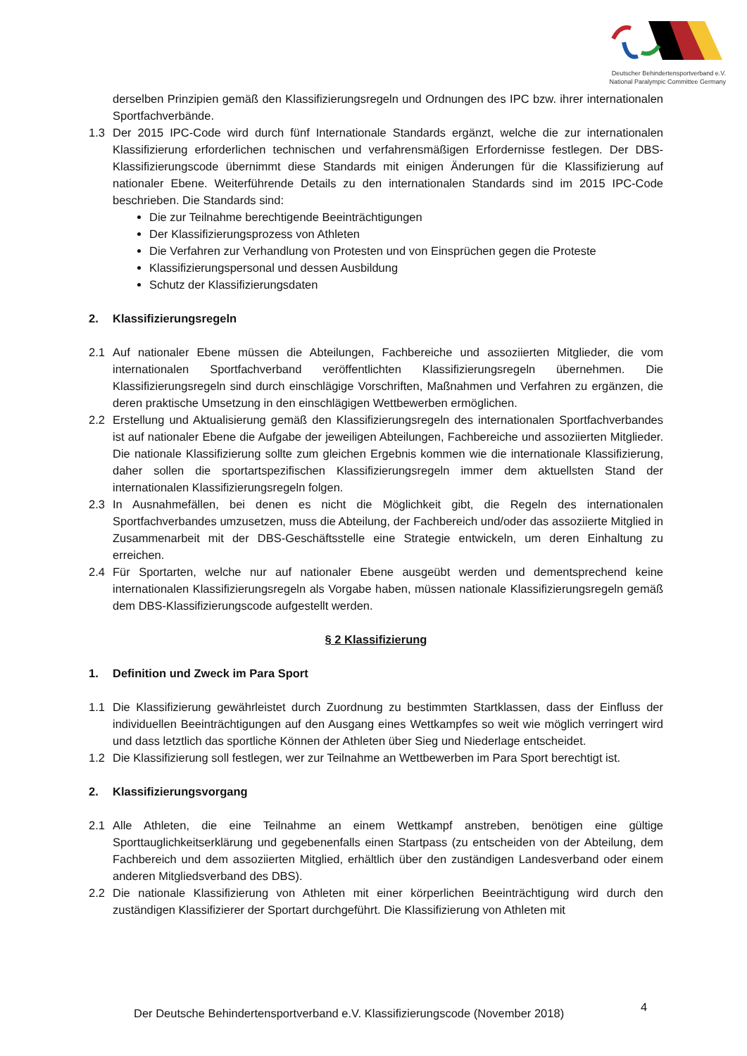Deutscher Behindertensportverband e.V.
National Paralympic Committee Germany
derselben Prinzipien gemäß den Klassifizierungsregeln und Ordnungen des IPC bzw. ihrer internationalen Sportfachverbände.
1.3 Der 2015 IPC-Code wird durch fünf Internationale Standards ergänzt, welche die zur internationalen Klassifizierung erforderlichen technischen und verfahrensmäßigen Erfordernisse festlegen. Der DBS-Klassifizierungscode übernimmt diese Standards mit einigen Änderungen für die Klassifizierung auf nationaler Ebene. Weiterführende Details zu den internationalen Standards sind im 2015 IPC-Code beschrieben. Die Standards sind:
Die zur Teilnahme berechtigende Beeinträchtigungen
Der Klassifizierungsprozess von Athleten
Die Verfahren zur Verhandlung von Protesten und von Einsprüchen gegen die Proteste
Klassifizierungspersonal und dessen Ausbildung
Schutz der Klassifizierungsdaten
2. Klassifizierungsregeln
2.1 Auf nationaler Ebene müssen die Abteilungen, Fachbereiche und assoziierten Mitglieder, die vom internationalen Sportfachverband veröffentlichten Klassifizierungsregeln übernehmen. Die Klassifizierungsregeln sind durch einschlägige Vorschriften, Maßnahmen und Verfahren zu ergänzen, die deren praktische Umsetzung in den einschlägigen Wettbewerben ermöglichen.
2.2 Erstellung und Aktualisierung gemäß den Klassifizierungsregeln des internationalen Sportfachverbandes ist auf nationaler Ebene die Aufgabe der jeweiligen Abteilungen, Fachbereiche und assoziierten Mitglieder. Die nationale Klassifizierung sollte zum gleichen Ergebnis kommen wie die internationale Klassifizierung, daher sollen die sportartspezifischen Klassifizierungsregeln immer dem aktuellsten Stand der internationalen Klassifizierungsregeln folgen.
2.3 In Ausnahmefällen, bei denen es nicht die Möglichkeit gibt, die Regeln des internationalen Sportfachverbandes umzusetzen, muss die Abteilung, der Fachbereich und/oder das assoziierte Mitglied in Zusammenarbeit mit der DBS-Geschäftsstelle eine Strategie entwickeln, um deren Einhaltung zu erreichen.
2.4 Für Sportarten, welche nur auf nationaler Ebene ausgeübt werden und dementsprechend keine internationalen Klassifizierungsregeln als Vorgabe haben, müssen nationale Klassifizierungsregeln gemäß dem DBS-Klassifizierungscode aufgestellt werden.
§ 2 Klassifizierung
1. Definition und Zweck im Para Sport
1.1 Die Klassifizierung gewährleistet durch Zuordnung zu bestimmten Startklassen, dass der Einfluss der individuellen Beeinträchtigungen auf den Ausgang eines Wettkampfes so weit wie möglich verringert wird und dass letztlich das sportliche Können der Athleten über Sieg und Niederlage entscheidet.
1.2 Die Klassifizierung soll festlegen, wer zur Teilnahme an Wettbewerben im Para Sport berechtigt ist.
2. Klassifizierungsvorgang
2.1 Alle Athleten, die eine Teilnahme an einem Wettkampf anstreben, benötigen eine gültige Sporttauglichkeitserklärung und gegebenenfalls einen Startpass (zu entscheiden von der Abteilung, dem Fachbereich und dem assoziierten Mitglied, erhältlich über den zuständigen Landesverband oder einem anderen Mitgliedsverband des DBS).
2.2 Die nationale Klassifizierung von Athleten mit einer körperlichen Beeinträchtigung wird durch den zuständigen Klassifizierer der Sportart durchgeführt. Die Klassifizierung von Athleten mit
Der Deutsche Behindertensportverband e.V. Klassifizierungscode (November 2018)
4